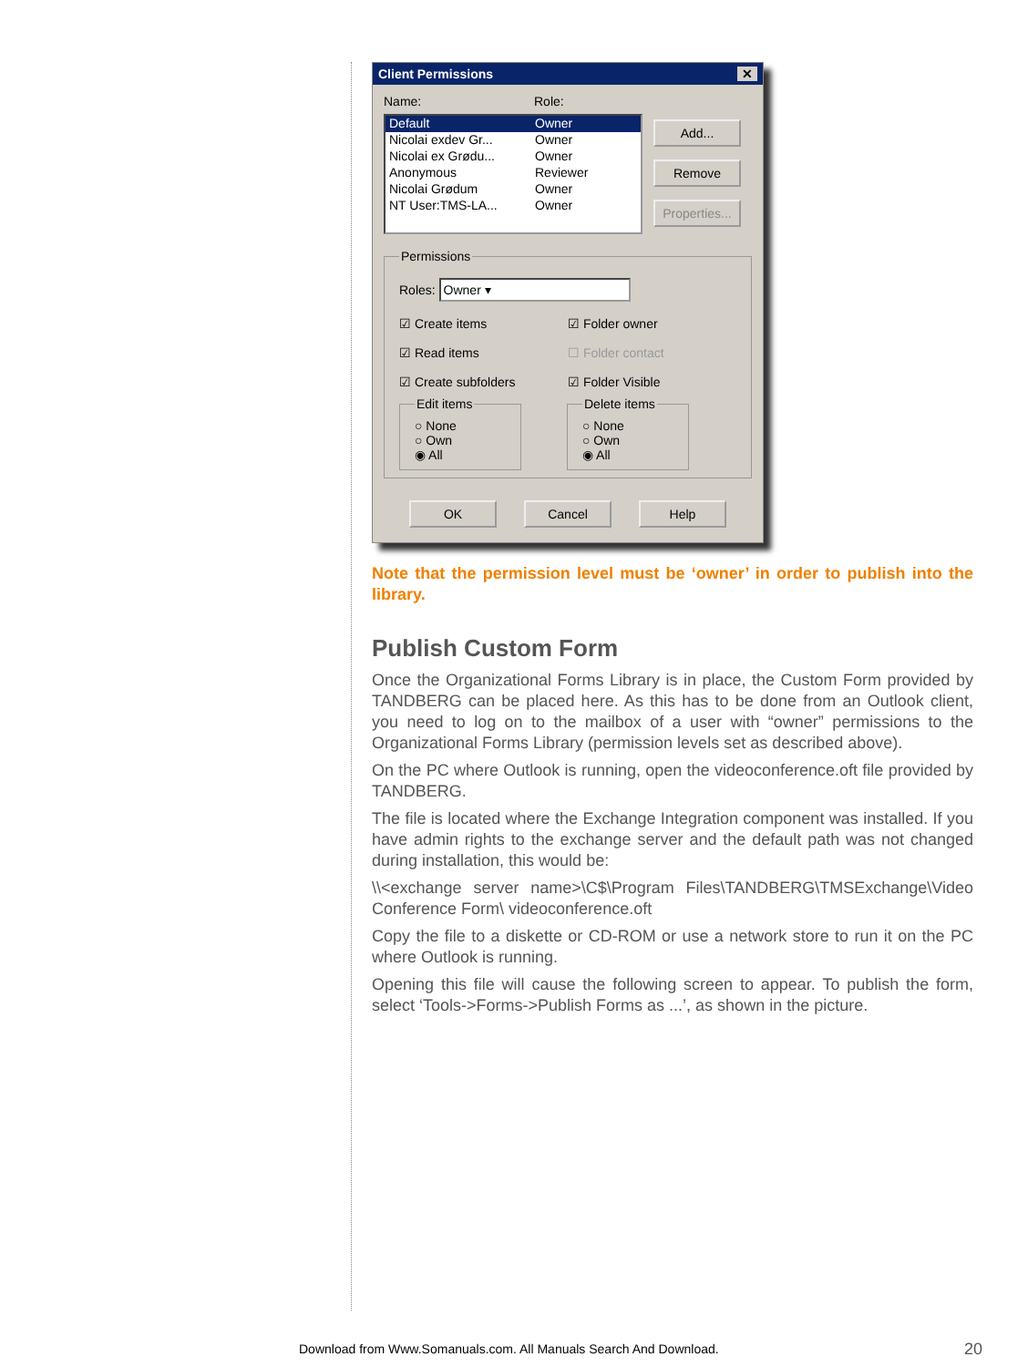Client Permissions ✕
Name: Role:
Default Owner
Nicolai exdev Gr... Owner
Nicolai ex Grødu... Owner
Anonymous Reviewer
Nicolai Grødum Owner
NT User:TMS-LA... Owner
Add...
Remove
Properties...
Permissions
Roles: Owner ▾
☑ Create items
☑ Folder owner
☑ Read items
☐ Folder contact
☑ Create subfolders
☑ Folder Visible
Edit items○ None
○ Own
◉ All Delete items○ None
○ Own
◉ All
OK Cancel Help
Note that the permission level must be ‘owner’ in order to publish into the library.
Publish Custom Form
Once the Organizational Forms Library is in place, the Custom Form provided by TANDBERG can be placed here. As this has to be done from an Outlook client, you need to log on to the mailbox of a user with “owner” permissions to the Organizational Forms Library (permission levels set as described above).
On the PC where Outlook is running, open the videoconference.oft file provided by TANDBERG.
The file is located where the Exchange Integration component was installed. If you have admin rights to the exchange server and the default path was not changed during installation, this would be:
\\<exchange server name>\C$\Program Files\TANDBERG\TMSExchange\Video Conference Form\ videoconference.oft
Copy the file to a diskette or CD-ROM or use a network store to run it on the PC where Outlook is running.
Opening this file will cause the following screen to appear. To publish the form, select ‘Tools->Forms->Publish Forms as ...’, as shown in the picture.
Download from Www.Somanuals.com. All Manuals Search And Download.
20